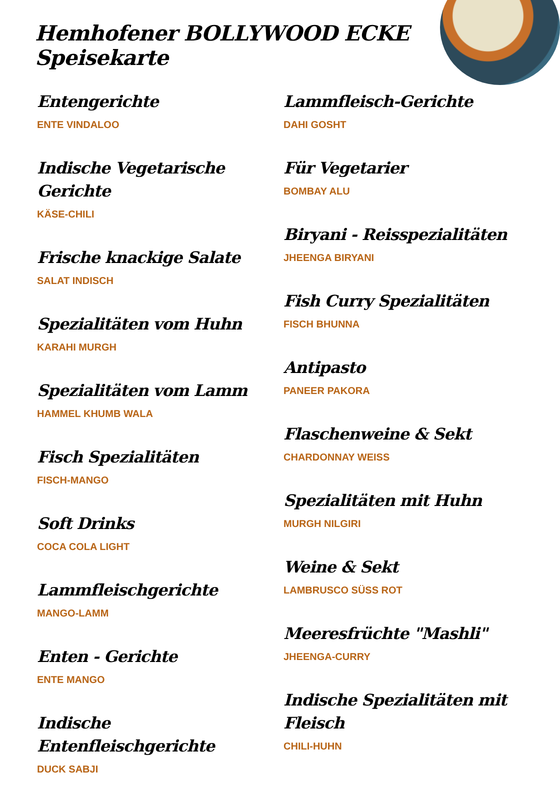Hemhofener BOLLYWOOD ECKE Speisekarte
Entengerichte
ENTE VINDALOO
Indische Vegetarische Gerichte
KÄSE-CHILI
Frische knackige Salate
SALAT INDISCH
Spezialitäten vom Huhn
KARAHI MURGH
Spezialitäten vom Lamm
HAMMEL KHUMB WALA
Fisch Spezialitäten
FISCH-MANGO
Soft Drinks
COCA COLA LIGHT
Lammfleischgerichte
MANGO-LAMM
Enten - Gerichte
ENTE MANGO
Indische Entenfleischgerichte
DUCK SABJI
Lammfleisch-Gerichte
DAHI GOSHT
Für Vegetarier
BOMBAY ALU
Biryani - Reisspezialitäten
JHEENGA BIRYANI
Fish Curry Spezialitäten
FISCH BHUNNA
Antipasto
PANEER PAKORA
Flaschenweine & Sekt
CHARDONNAY WEISS
Spezialitäten mit Huhn
MURGH NILGIRI
Weine & Sekt
LAMBRUSCO SÜSS ROT
Meeresfrüchte "Mashli"
JHEENGA-CURRY
Indische Spezialitäten mit Fleisch
CHILI-HUHN